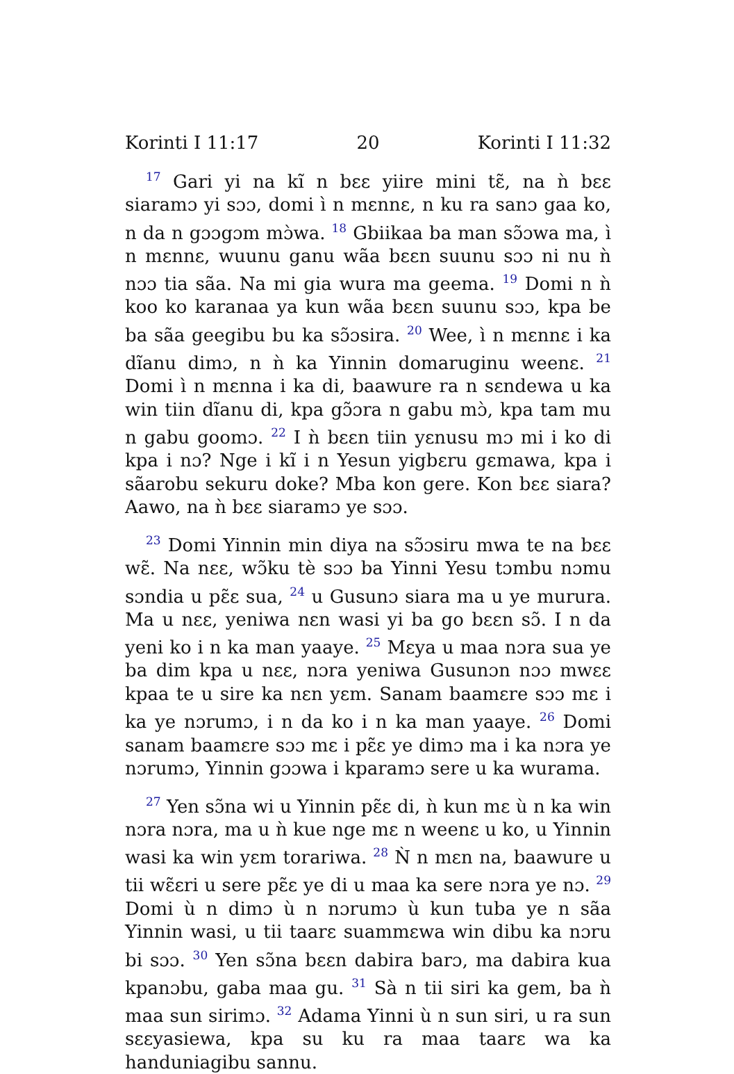Korinti I 11:17 20 Korinti I 11:32
<sup>17</sup> Gari yi na kĩ n bɛɛ yiire mini tɛ̃, na ǹ bɛɛ siaramɔ yi sɔɔ, domi ì n mɛnnɛ, n ku ra sanɔ gaa ko, n da n gɔɔgɔm mɔ̀wa. <sup>18</sup> Gbiikaa ba man sɔ̃ɔwa ma, ì n mɛnnɛ, wuunu ganu wãa bɛɛn suunu sɔɔ ni nu ǹ nɔɔ tia sãa. Na mi gia wura ma geema. <sup>19</sup> Domi n ǹ koo ko karanaa ya kun wãa bɛɛn suunu sɔɔ, kpa be ba sãa geegibu bu ka sɔ̃ɔsira. <sup>20</sup> Wee, ì n mɛnnɛ i ka dĩanu dimɔ, n ǹ ka Yinnin domaruginu weenɛ. <sup>21</sup> Domi ì n mɛnna i ka di, baawure ra n sɛndewa u ka win tiin dĩanu di, kpa gɔ̃ɔra n gabu mɔ̀, kpa tam mu n gabu goomɔ. <sup>22</sup> I ǹ bɛɛn tiin yɛnusu mɔ mi i ko di kpa i nɔ? Nge i kĩ i n Yesun yigbɛru gɛmawa, kpa i sãarobu sekuru doke? Mba kon gere. Kon bɛɛ siara? Aawo, na ǹ bɛɛ siaramɔ ye sɔɔ.
<sup>23</sup> Domi Yinnin min diya na sɔ̃ɔsiru mwa te na bɛɛ wɛ̃. Na nɛɛ, wɔ̃ku tè sɔɔ ba Yinni Yesu tɔmbu nɔmu sɔndia u pɛ̃ɛ sua, <sup>24</sup> u Gusunɔ siara ma u ye murura. Ma u nɛɛ, yeniwa nɛn wasi yi ba go bɛɛn sɔ̃. I n da yeni ko i n ka man yaaye. <sup>25</sup> Mɛya u maa nɔra sua ye ba dim kpa u nɛɛ, nɔra yeniwa Gusunɔn nɔɔ mwɛɛ kpaa te u sire ka nɛn yɛm. Sanam baamɛre sɔɔ mɛ i ka ye nɔrumɔ, i n da ko i n ka man yaaye. <sup>26</sup> Domi sanam baamɛre sɔɔ mɛ i pɛ̃ɛ ye dimɔ ma i ka nɔra ye nɔrumɔ, Yinnin gɔɔwa i kparamɔ sere u ka wurama.
<sup>27</sup> Yen sɔ̃na wi u Yinnin pɛ̃ɛ di, ǹ kun mɛ ù n ka win nɔra nɔra, ma u ǹ kue nge mɛ n weenɛ u ko, u Yinnin wasi ka win yɛm torariwa. <sup>28</sup> Ǹ n mɛn na, baawure u tii wɛ̃ɛri u sere pɛ̃ɛ ye di u maa ka sere nɔra ye nɔ. <sup>29</sup> Domi ù n dimɔ ù n nɔrumɔ ù kun tuba ye n sãa Yinnin wasi, u tii taarɛ suammɛwa win dibu ka nɔru bi sɔɔ. <sup>30</sup> Yen sɔ̃na bɛɛn dabira barɔ, ma dabira kua kpanɔbu, gaba maa gu. <sup>31</sup> Sà n tii siri ka gem, ba ǹ maa sun sirimɔ. <sup>32</sup> Adama Yinni ù n sun siri, u ra sun sɛɛyasiewa, kpa su ku ra maa taarɛ wa ka handuniagibu sannu.